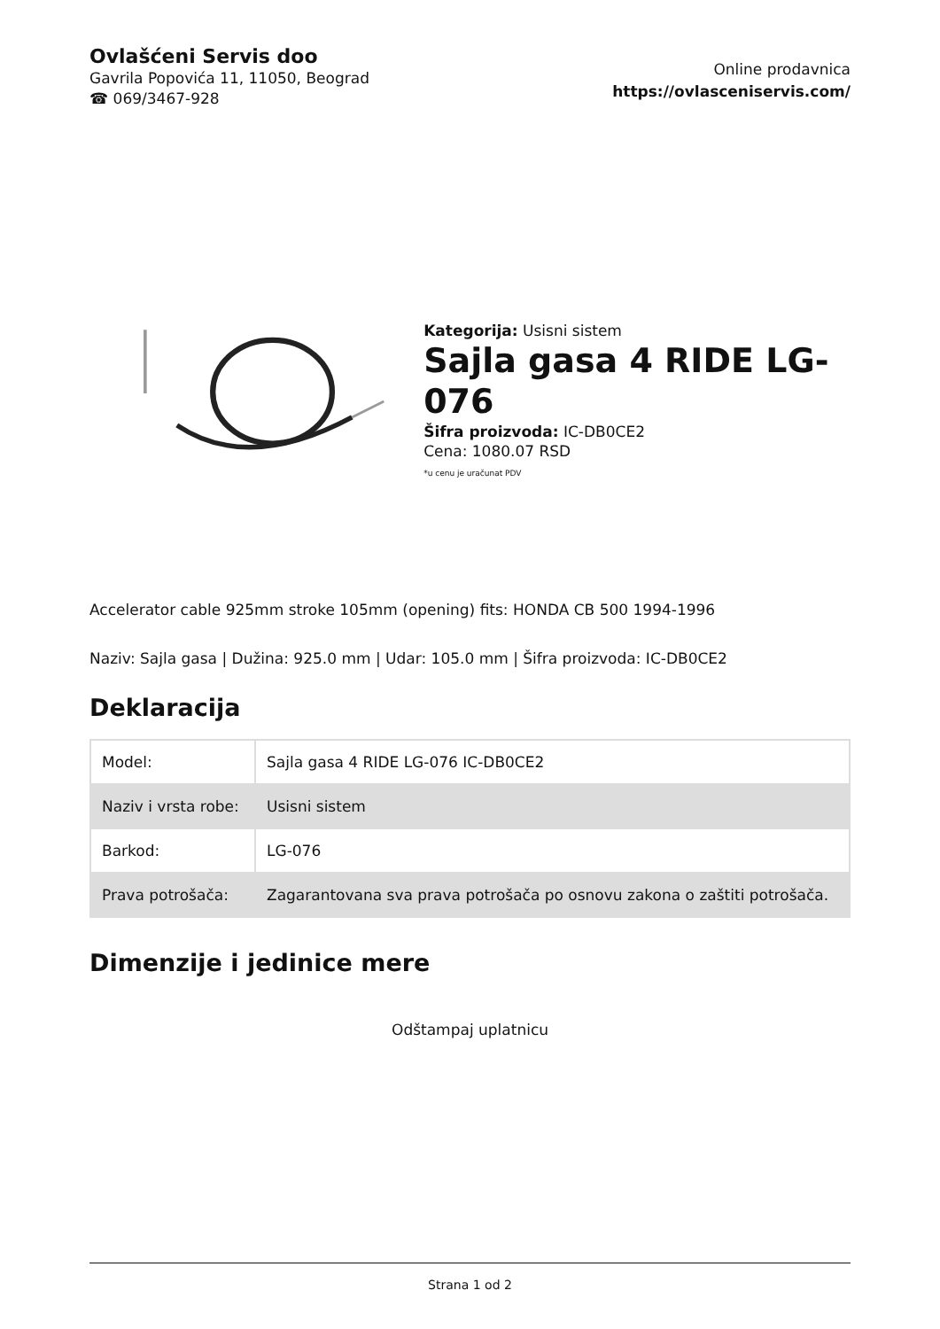Ovlašćeni Servis doo
Gavrila Popovića 11, 11050, Beograd
☎ 069/3467-928
Online prodavnica
https://ovlasceniservis.com/
Kategorija: Usisni sistem
Sajla gasa 4 RIDE LG-076
Šifra proizvoda: IC-DB0CE2
Cena: 1080.07 RSD
*u cenu je uračunat PDV
Accelerator cable 925mm stroke 105mm (opening) fits: HONDA CB 500 1994-1996
Naziv: Sajla gasa | Dužina: 925.0 mm | Udar: 105.0 mm | Šifra proizvoda: IC-DB0CE2
Deklaracija
| Model: | Sajla gasa 4 RIDE LG-076 IC-DB0CE2 |
| Naziv i vrsta robe: | Usisni sistem |
| Barkod: | LG-076 |
| Prava potrošača: | Zagarantovana sva prava potrošača po osnovu zakona o zaštiti potrošača. |
Dimenzije i jedinice mere
Odštampaj uplatnicu
Strana 1 od 2